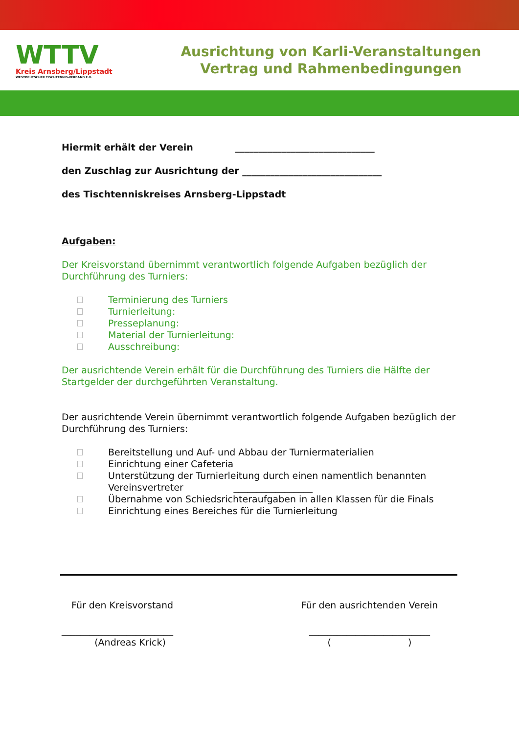WTTV
Kreis Arnsberg/Lippstadt
WESTDEUTSCHER TISCHTENNIS-VERBAND E.V.
Ausrichtung von Karli-Veranstaltungen
Vertrag und Rahmenbedingungen
Hiermit erhält der Verein ______________________________
den Zuschlag zur Ausrichtung der ______________________________
des Tischtenniskreises Arnsberg-Lippstadt
Aufgaben:
Der Kreisvorstand übernimmt verantwortlich folgende Aufgaben bezüglich der Durchführung des Turniers:
Terminierung des Turniers
Turnierleitung:
Presseplanung:
Material der Turnierleitung:
Ausschreibung:
Der ausrichtende Verein erhält für die Durchführung des Turniers die Hälfte der Startgelder der durchgeführten Veranstaltung.
Der ausrichtende Verein übernimmt verantwortlich folgende Aufgaben bezüglich der Durchführung des Turniers:
Bereitstellung und Auf- und Abbau der Turniermaterialien
Einrichtung einer Cafeteria
Unterstützung der Turnierleitung durch einen namentlich benannten
Vereinsvertreter _________________
Übernahme von Schiedsrichteraufgaben in allen Klassen für die Finals
Einrichtung eines Bereiches für die Turnierleitung
Für den Kreisvorstand
________________________
(Andreas Krick)
Für den ausrichtenden Verein
__________________________
( )